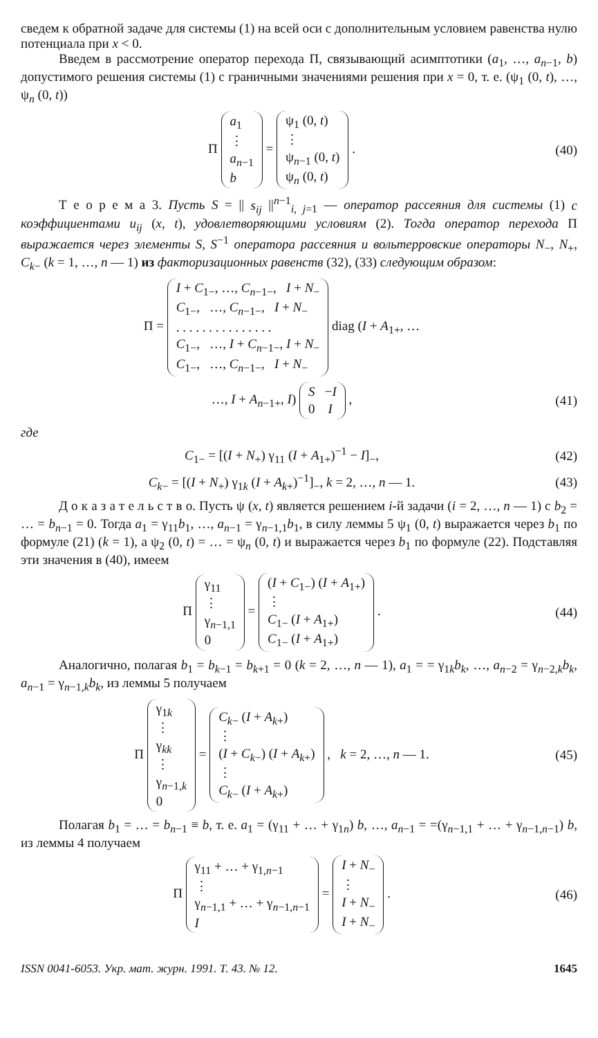сведем к обратной задаче для системы (1) на всей оси с дополнительным условием равенства нулю потенциала при x < 0.
Введем в рассмотрение оператор перехода Π, связывающий асимптотики (a<sub>1</sub>, …, a<sub>n−1</sub>, b) допустимого решения системы (1) с граничными значениями решения при x = 0, т. е. (ψ<sub>1</sub> (0, t), …, ψ<sub>n</sub> (0, t))
Π a<sub>1</sub>
⋮
a<sub>n−1</sub>
b = ψ<sub>1</sub> (0, t)
⋮
ψ<sub>n−1</sub> (0, t)
ψ<sub>n</sub> (0, t) .
(40)
Т е о р е м а 3. Пусть S = || s<sub>ij</sub> ||<sup>n−1</sup><sub>i, j=1</sub> — оператор рассеяния для системы (1) с коэффициентами u<sub>ij</sub> (x, t), удовлетворяющими условиям (2). Тогда оператор перехода Π выражается через элементы S, S<sup>−1</sup> оператора рассеяния и вольтерровские операторы N<sub>−</sub>, N<sub>+</sub>, C<sub>k−</sub> (k = 1, …, n — 1) из факторизационных равенств (32), (33) следующим образом:
Π = I + C<sub>1−</sub>, …, C<sub>n−1−</sub>, I + N<sub>−</sub>
C<sub>1−</sub>, …, C<sub>n−1−</sub>, I + N<sub>−</sub>
. . . . . . . . . . . . . . .
C<sub>1−</sub>, …, I + C<sub>n−1−</sub>, I + N<sub>−</sub>
C<sub>1−</sub>, …, C<sub>n−1−</sub>, I + N<sub>−</sub> diag (I + A<sub>1+</sub>, …
…, I + A<sub>n−1+</sub>, I) S −I
0 I ,
(41)
где
C<sub>1−</sub> = [(I + N<sub>+</sub>) γ<sub>11</sub> (I + A<sub>1+</sub>)<sup>−1</sup> − I]<sub>−</sub>,
(42)
C<sub>k−</sub> = [(I + N<sub>+</sub>) γ<sub>1k</sub> (I + A<sub>k+</sub>)<sup>−1</sup>]<sub>−</sub>, k = 2, …, n — 1.
(43)
Д о к а з а т е л ь с т в о. Пусть ψ (x, t) является решением i-й задачи (i = 2, …, n — 1) с b<sub>2</sub> = … = b<sub>n−1</sub> = 0. Тогда a<sub>1</sub> = γ<sub>11</sub>b<sub>1</sub>, …, a<sub>n−1</sub> = γ<sub>n−1,1</sub>b<sub>1</sub>, в силу леммы 5 ψ<sub>1</sub> (0, t) выражается через b<sub>1</sub> по формуле (21) (k = 1), а ψ<sub>2</sub> (0, t) = … = ψ<sub>n</sub> (0, t) и выражается через b<sub>1</sub> по формуле (22). Подставляя эти значения в (40), имеем
Π γ<sub>11</sub>
⋮
γ<sub>n−1,1</sub>
0 = (I + C<sub>1−</sub>) (I + A<sub>1+</sub>)
⋮
C<sub>1−</sub> (I + A<sub>1+</sub>)
C<sub>1−</sub> (I + A<sub>1+</sub>) .
(44)
Аналогично, полагая b<sub>1</sub> = b<sub>k−1</sub> = b<sub>k+1</sub> = 0 (k = 2, …, n — 1), a<sub>1</sub> = = γ<sub>1k</sub>b<sub>k</sub>, …, a<sub>n−2</sub> = γ<sub>n−2,k</sub>b<sub>k</sub>, a<sub>n−1</sub> = γ<sub>n−1,k</sub>b<sub>k</sub>, из леммы 5 получаем
Π γ<sub>1k</sub>
⋮
γ<sub>kk</sub>
⋮
γ<sub>n−1,k</sub>
0 = C<sub>k−</sub> (I + A<sub>k+</sub>)
⋮
(I + C<sub>k−</sub>) (I + A<sub>k+</sub>)
⋮
C<sub>k−</sub> (I + A<sub>k+</sub>) , k = 2, …, n — 1.
(45)
Полагая b<sub>1</sub> = … = b<sub>n−1</sub> ≡ b, т. е. a<sub>1</sub> = (γ<sub>11</sub> + … + γ<sub>1n</sub>) b, …, a<sub>n−1</sub> = =(γ<sub>n−1,1</sub> + … + γ<sub>n−1,n−1</sub>) b, из леммы 4 получаем
Π γ<sub>11</sub> + … + γ<sub>1,n−1</sub>
⋮
γ<sub>n−1,1</sub> + … + γ<sub>n−1,n−1</sub>
I = I + N<sub>−</sub>
⋮
I + N<sub>−</sub>
I + N<sub>−</sub> .
(46)
ISSN 0041-6053. Укр. мат. журн. 1991. Т. 43. № 12. 1645